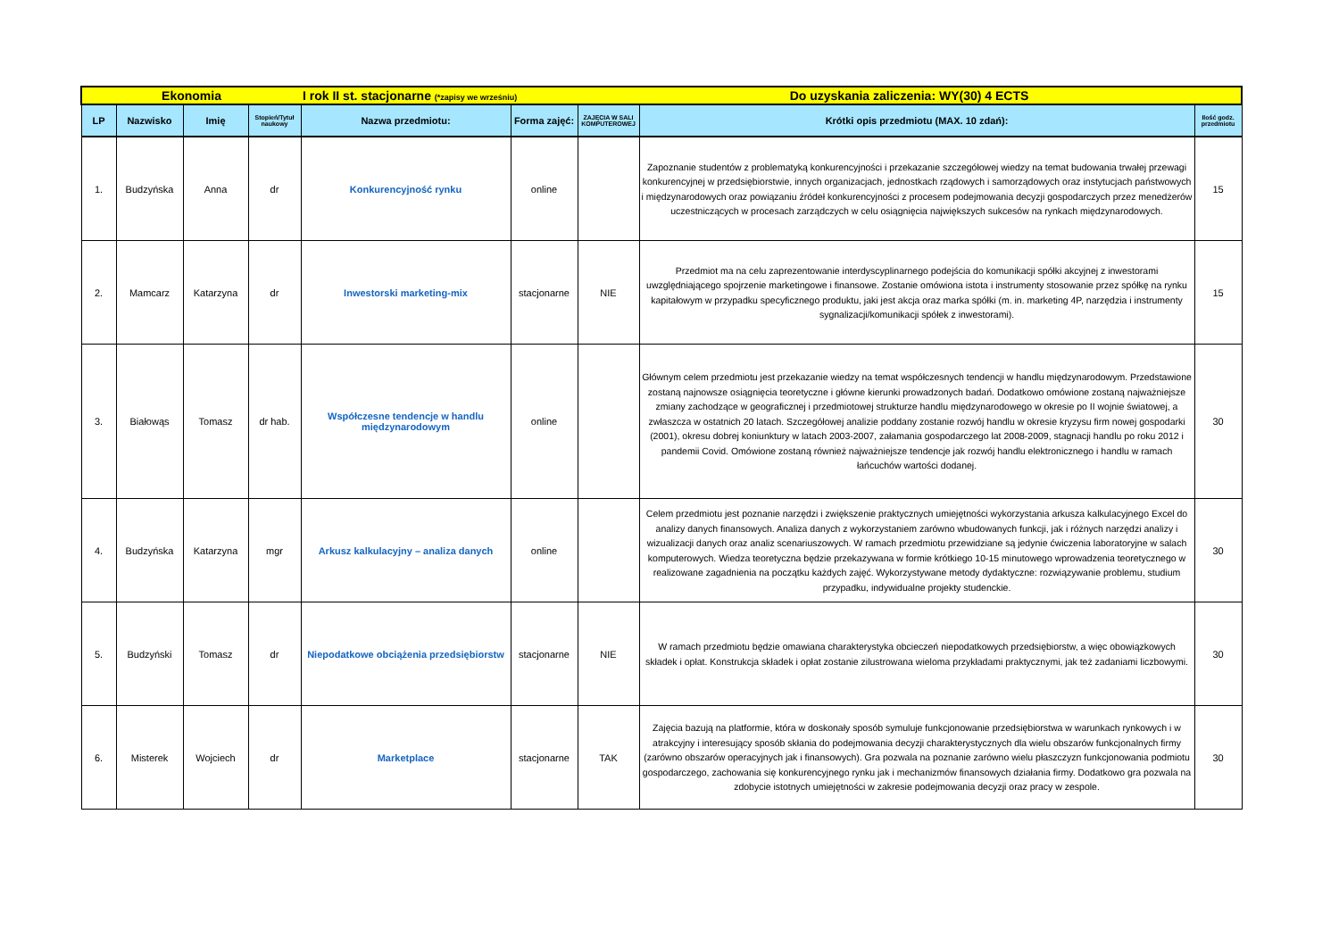| Ekonomia | | | | I rok II st. stacjonarne (*zapisy we wrześniu) | | Do uzyskania zaliczenia: WY(30) 4 ECTS | | |
| LP | Nazwisko | Imię | Stopień/Tytuł naukowy | Nazwa przedmiotu: | Forma zajęć: | ZAJĘCIA W SALI KOMPUTEROWEJ | Krótki opis przedmiotu (MAX. 10 zdań): | Ilość godz. przedmiotu |
| 1. | Budzyńska | Anna | dr | Konkurencyjność rynku | online | | Zapoznanie studentów z problematyką konkurencyjności i przekazanie szczegółowej wiedzy na temat budowania trwałej przewagi konkurencyjnej w przedsiębiorstwie, innych organizacjach, jednostkach rządowych i samorządowych oraz instytucjach państwowych i międzynarodowych oraz powiązaniu źródeł konkurencyjności z procesem podejmowania decyzji gospodarczych przez menedżerów uczestniczących w procesach zarządczych w celu osiągnięcia największych sukcesów na rynkach międzynarodowych. | 15 |
| 2. | Mamcarz | Katarzyna | dr | Inwestorski marketing-mix | stacjonarne | NIE | Przedmiot ma na celu zaprezentowanie interdyscyplinarnego podejścia do komunikacji spółki akcyjnej z inwestorami uwzględniającego spojrzenie marketingowe i finansowe. Zostanie omówiona istota i instrumenty stosowanie przez spółkę na rynku kapitałowym w przypadku specyficznego produktu, jaki jest akcja oraz marka spółki (m. in. marketing 4P, narzędzia i instrumenty sygnalizacji/komunikacji spółek z inwestorami). | 15 |
| 3. | Białowąs | Tomasz | dr hab. | Współczesne tendencje w handlu międzynarodowym | online | | Głównym celem przedmiotu jest przekazanie wiedzy na temat współczesnych tendencji w handlu międzynarodowym. Przedstawione zostaną najnowsze osiągnięcia teoretyczne i główne kierunki prowadzonych badań. Dodatkowo omówione zostaną najważniejsze zmiany zachodzące w geograficznej i przedmiotowej strukturze handlu międzynarodowego w okresie po II wojnie światowej, a zwłaszcza w ostatnich 20 latach. Szczegółowej analizie poddany zostanie rozwój handlu w okresie kryzysu firm nowej gospodarki (2001), okresu dobrej koniunktury w latach 2003-2007, załamania gospodarczego lat 2008-2009, stagnacji handlu po roku 2012 i pandemii Covid. Omówione zostaną również najważniejsze tendencje jak rozwój handlu elektronicznego i handlu w ramach łańcuchów wartości dodanej. | 30 |
| 4. | Budzyńska | Katarzyna | mgr | Arkusz kalkulacyjny – analiza danych | online | | Celem przedmiotu jest poznanie narzędzi i zwiększenie praktycznych umiejętności wykorzystania arkusza kalkulacyjnego Excel do analizy danych finansowych. Analiza danych z wykorzystaniem zarówno wbudowanych funkcji, jak i różnych narzędzi analizy i wizualizacji danych oraz analiz scenariuszowych. W ramach przedmiotu przewidziane są jedynie ćwiczenia laboratoryjne w salach komputerowych. Wiedza teoretyczna będzie przekazywana w formie krótkiego 10-15 minutowego wprowadzenia teoretycznego w realizowane zagadnienia na początku każdych zajęć. Wykorzystywane metody dydaktyczne: rozwiązywanie problemu, studium przypadku, indywidualne projekty studenckie. | 30 |
| 5. | Budzyński | Tomasz | dr | Niepodatkowe obciążenia przedsiębiorstw | stacjonarne | NIE | W ramach przedmiotu będzie omawiana charakterystyka obcieczeń niepodatkowych przedsiębiorstw, a więc obowiązkowych składek i opłat. Konstrukcja składek i opłat zostanie zilustrowana wieloma przykładami praktycznymi, jak też zadaniami liczbowymi. | 30 |
| 6. | Misterek | Wojciech | dr | Marketplace | stacjonarne | TAK | Zajęcia bazują na platformie, która w doskonały sposób symuluje funkcjonowanie przedsiębiorstwa w warunkach rynkowych i w atrakcyjny i interesujący sposób skłania do podejmowania decyzji charakterystycznych dla wielu obszarów funkcjonalnych firmy (zarówno obszarów operacyjnych jak i finansowych). Gra pozwala na poznanie zarówno wielu płaszczyzn funkcjonowania podmiotu gospodarczego, zachowania się konkurencyjnego rynku jak i mechanizmów finansowych działania firmy. Dodatkowo gra pozwala na zdobycie istotnych umiejętności w zakresie podejmowania decyzji oraz pracy w zespole. | 30 |